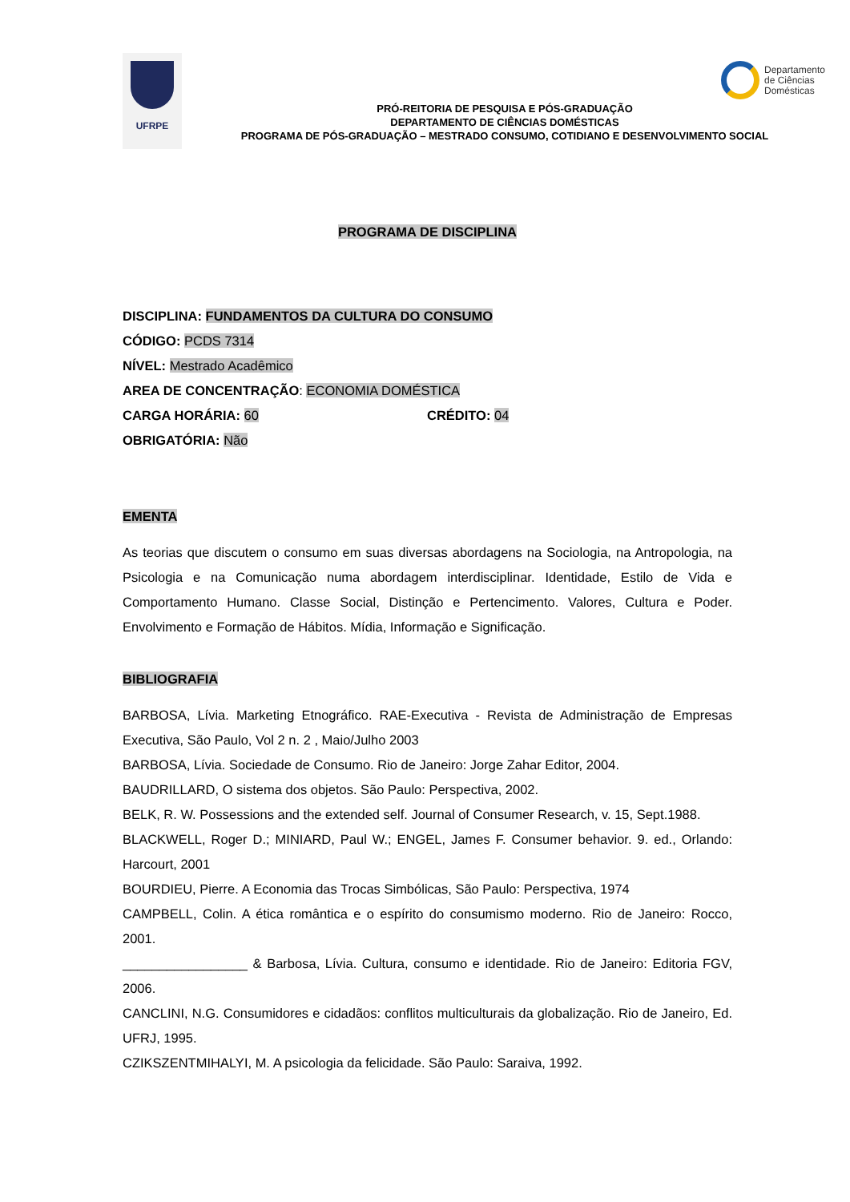UFRPE
PRÓ-REITORIA DE PESQUISA E PÓS-GRADUAÇÃO
DEPARTAMENTO DE CIÊNCIAS DOMÉSTICAS
PROGRAMA DE PÓS-GRADUAÇÃO – MESTRADO CONSUMO, COTIDIANO E DESENVOLVIMENTO SOCIAL
Departamento
de Ciências
Domésticas
PROGRAMA DE DISCIPLINA
DISCIPLINA: FUNDAMENTOS DA CULTURA DO CONSUMO
CÓDIGO: PCDS 7314
NÍVEL: Mestrado Acadêmico
AREA DE CONCENTRAÇÃO: ECONOMIA DOMÉSTICA
CARGA HORÁRIA: 60 CRÉDITO: 04
OBRIGATÓRIA: Não
EMENTA
As teorias que discutem o consumo em suas diversas abordagens na Sociologia, na Antropologia, na Psicologia e na Comunicação numa abordagem interdisciplinar. Identidade, Estilo de Vida e Comportamento Humano. Classe Social, Distinção e Pertencimento. Valores, Cultura e Poder. Envolvimento e Formação de Hábitos. Mídia, Informação e Significação.
BIBLIOGRAFIA
BARBOSA, Lívia. Marketing Etnográfico. RAE-Executiva - Revista de Administração de Empresas Executiva, São Paulo, Vol 2 n. 2 , Maio/Julho 2003
BARBOSA, Lívia. Sociedade de Consumo. Rio de Janeiro: Jorge Zahar Editor, 2004.
BAUDRILLARD, O sistema dos objetos. São Paulo: Perspectiva, 2002.
BELK, R. W. Possessions and the extended self. Journal of Consumer Research, v. 15, Sept.1988.
BLACKWELL, Roger D.; MINIARD, Paul W.; ENGEL, James F. Consumer behavior. 9. ed., Orlando: Harcourt, 2001
BOURDIEU, Pierre. A Economia das Trocas Simbólicas, São Paulo: Perspectiva, 1974
CAMPBELL, Colin. A ética romântica e o espírito do consumismo moderno. Rio de Janeiro: Rocco, 2001.
_________________ & Barbosa, Lívia. Cultura, consumo e identidade. Rio de Janeiro: Editoria FGV, 2006.
CANCLINI, N.G. Consumidores e cidadãos: conflitos multiculturais da globalização. Rio de Janeiro, Ed. UFRJ, 1995.
CZIKSZENTMIHALYI, M. A psicologia da felicidade. São Paulo: Saraiva, 1992.